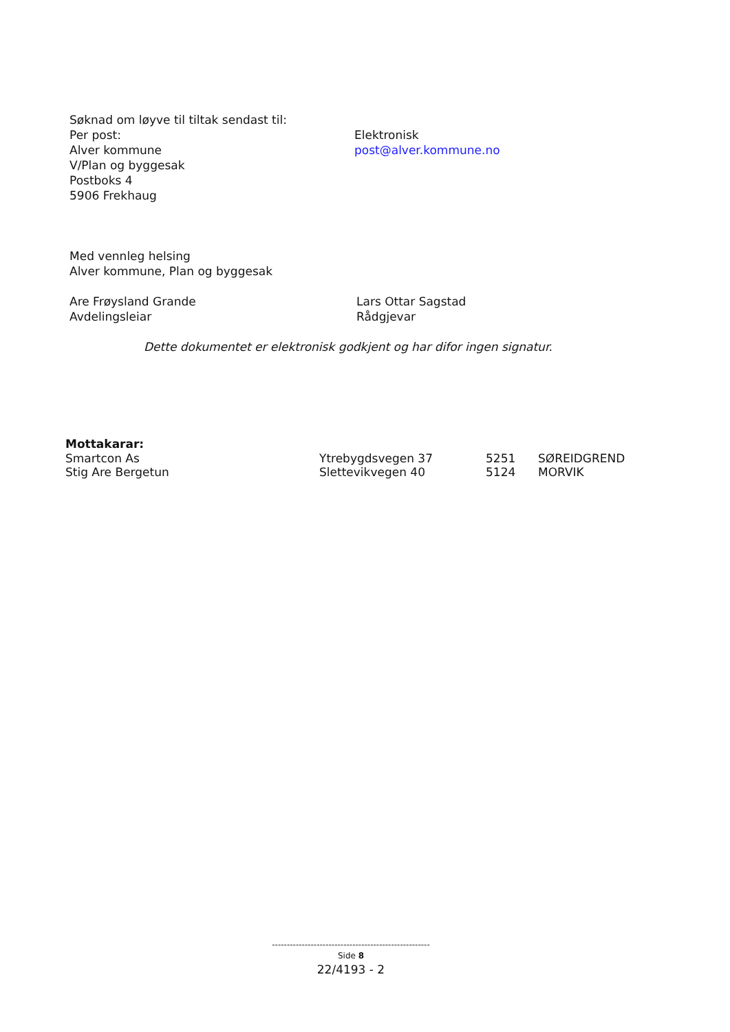Søknad om løyve til tiltak sendast til:
Per post:
Alver kommune
V/Plan og byggesak
Postboks 4
5906 Frekhaug
Elektronisk
post@alver.kommune.no
Med vennleg helsing
Alver kommune, Plan og byggesak
Are Frøysland Grande
Avdelingsleiar
Lars Ottar Sagstad
Rådgjevar
Dette dokumentet er elektronisk godkjent og har difor ingen signatur.
Mottakarar:
Smartcon As Ytrebygdsvegen 37 5251 SØREIDGREND
Stig Are Bergetun Slettevikvegen 40 5124 MORVIK
-----------------------------------------------------
Side 8
22/4193 - 2